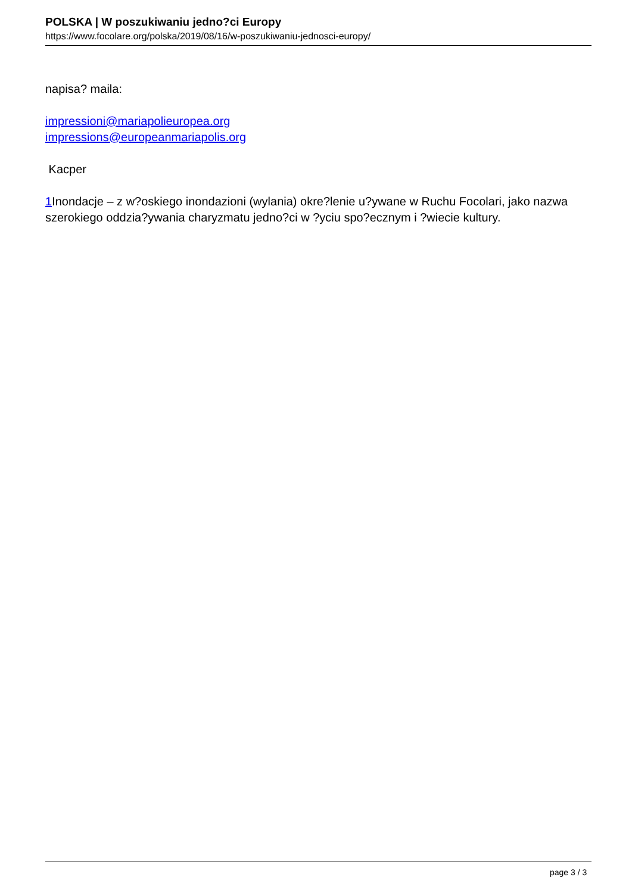POLSKA | W poszukiwaniu jedno?ci Europy
https://www.focolare.org/polska/2019/08/16/w-poszukiwaniu-jednosci-europy/
napisa? maila:
impressioni@mariapolieuropea.org
impressions@europeanmariapolis.org
Kacper
1 Inondacje – z w?oskiego inondazioni (wylania) okre?lenie u?ywane w Ruchu Focolari, jako nazwa szerokiego oddzia?ywania charyzmatu jedno?ci w ?yciu spo?ecznym i ?wiecie kultury.
page 3 / 3